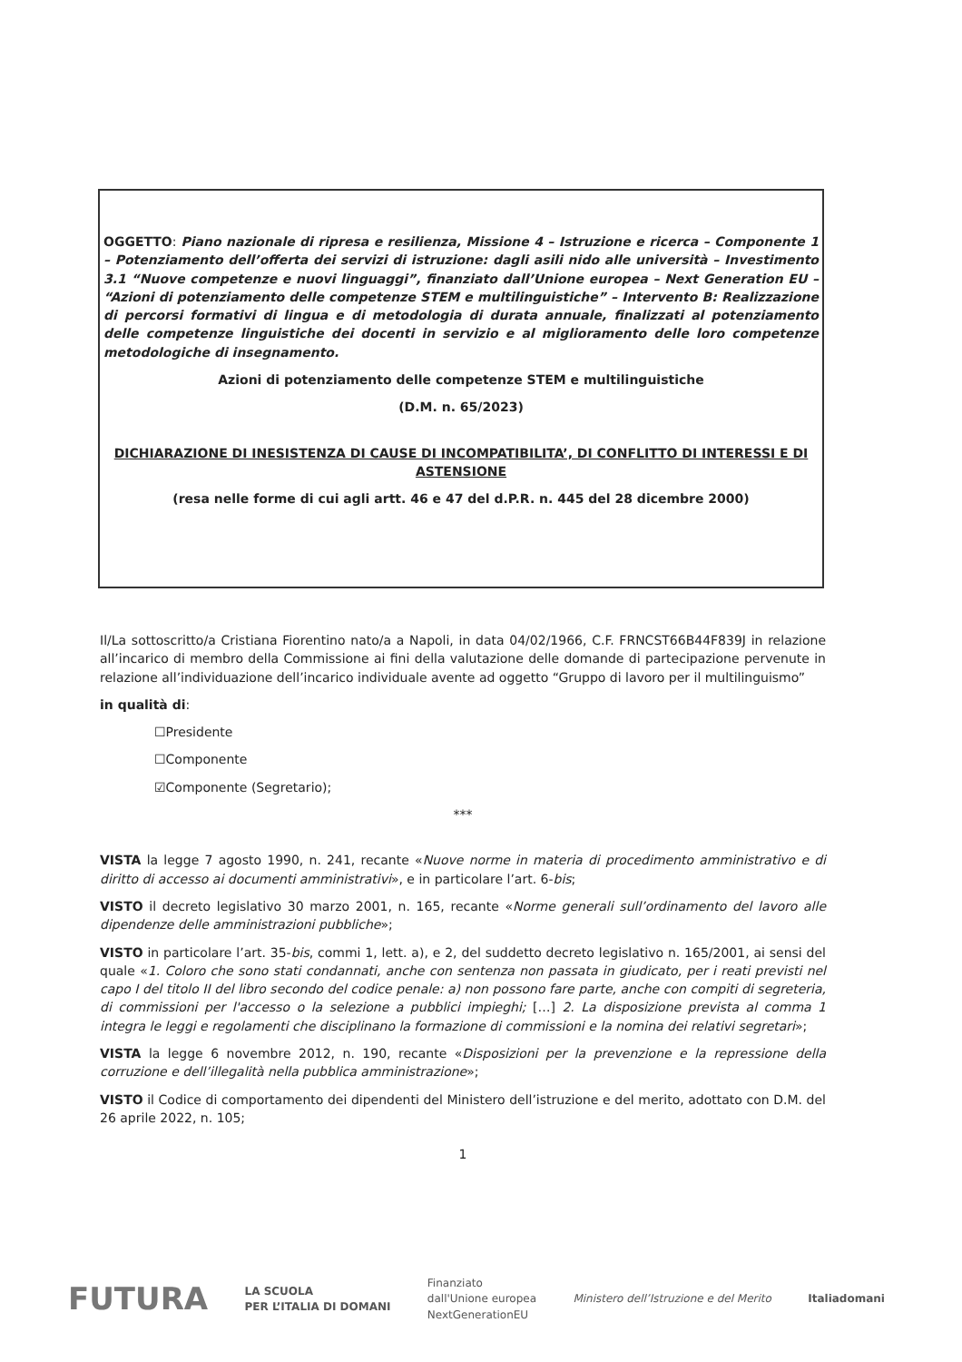OGGETTO: Piano nazionale di ripresa e resilienza, Missione 4 – Istruzione e ricerca – Componente 1 – Potenziamento dell’offerta dei servizi di istruzione: dagli asili nido alle università – Investimento 3.1 “Nuove competenze e nuovi linguaggi”, finanziato dall’Unione europea – Next Generation EU – “Azioni di potenziamento delle competenze STEM e multilinguistiche” – Intervento B: Realizzazione di percorsi formativi di lingua e di metodologia di durata annuale, finalizzati al potenziamento delle competenze linguistiche dei docenti in servizio e al miglioramento delle loro competenze metodologiche di insegnamento.
Azioni di potenziamento delle competenze STEM e multilinguistiche
(D.M. n. 65/2023)
DICHIARAZIONE DI INESISTENZA DI CAUSE DI INCOMPATIBILITA’, DI CONFLITTO DI INTERESSI E DI ASTENSIONE
(resa nelle forme di cui agli artt. 46 e 47 del d.P.R. n. 445 del 28 dicembre 2000)
Il/La sottoscritto/a Cristiana Fiorentino nato/a a Napoli, in data 04/02/1966, C.F. FRNCST66B44F839J in relazione all’incarico di membro della Commissione ai fini della valutazione delle domande di partecipazione pervenute in relazione all’individuazione dell’incarico individuale avente ad oggetto “Gruppo di lavoro per il multilinguismo”
in qualità di:
☐Presidente
☐Componente
☑Componente (Segretario);
***
VISTA la legge 7 agosto 1990, n. 241, recante «Nuove norme in materia di procedimento amministrativo e di diritto di accesso ai documenti amministrativi», e in particolare l’art. 6-bis;
VISTO il decreto legislativo 30 marzo 2001, n. 165, recante «Norme generali sull’ordinamento del lavoro alle dipendenze delle amministrazioni pubbliche»;
VISTO in particolare l’art. 35-bis, commi 1, lett. a), e 2, del suddetto decreto legislativo n. 165/2001, ai sensi del quale «1. Coloro che sono stati condannati, anche con sentenza non passata in giudicato, per i reati previsti nel capo I del titolo II del libro secondo del codice penale: a) non possono fare parte, anche con compiti di segreteria, di commissioni per l'accesso o la selezione a pubblici impieghi; […] 2. La disposizione prevista al comma 1 integra le leggi e regolamenti che disciplinano la formazione di commissioni e la nomina dei relativi segretari»;
VISTA la legge 6 novembre 2012, n. 190, recante «Disposizioni per la prevenzione e la repressione della corruzione e dell’illegalità nella pubblica amministrazione»;
VISTO il Codice di comportamento dei dipendenti del Ministero dell’istruzione e del merito, adottato con D.M. del 26 aprile 2022, n. 105;
1
FUTURA LA SCUOLA
PER L’ITALIA DI DOMANI Finanziato
dall'Unione europea
NextGenerationEU Ministero dell’Istruzione e del Merito Italiadomani